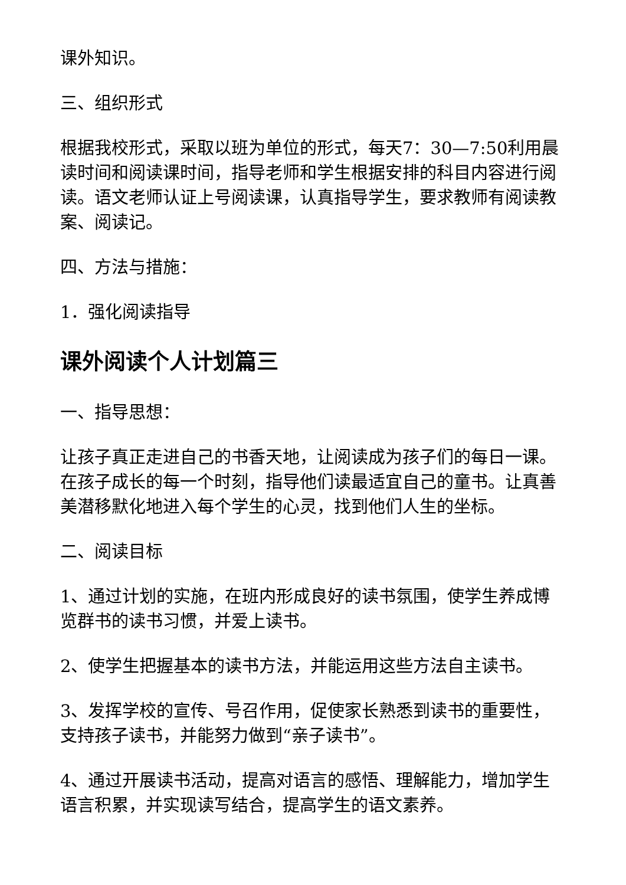课外知识。
三、组织形式
根据我校形式，采取以班为单位的形式，每天7：30—7:50利用晨读时间和阅读课时间，指导老师和学生根据安排的科目内容进行阅读。语文老师认证上号阅读课，认真指导学生，要求教师有阅读教案、阅读记。
四、方法与措施：
1．强化阅读指导
课外阅读个人计划篇三
一、指导思想：
让孩子真正走进自己的书香天地，让阅读成为孩子们的每日一课。在孩子成长的每一个时刻，指导他们读最适宜自己的童书。让真善美潜移默化地进入每个学生的心灵，找到他们人生的坐标。
二、阅读目标
1、通过计划的实施，在班内形成良好的读书氛围，使学生养成博览群书的读书习惯，并爱上读书。
2、使学生把握基本的读书方法，并能运用这些方法自主读书。
3、发挥学校的宣传、号召作用，促使家长熟悉到读书的重要性，支持孩子读书，并能努力做到“亲子读书”。
4、通过开展读书活动，提高对语言的感悟、理解能力，增加学生语言积累，并实现读写结合，提高学生的语文素养。